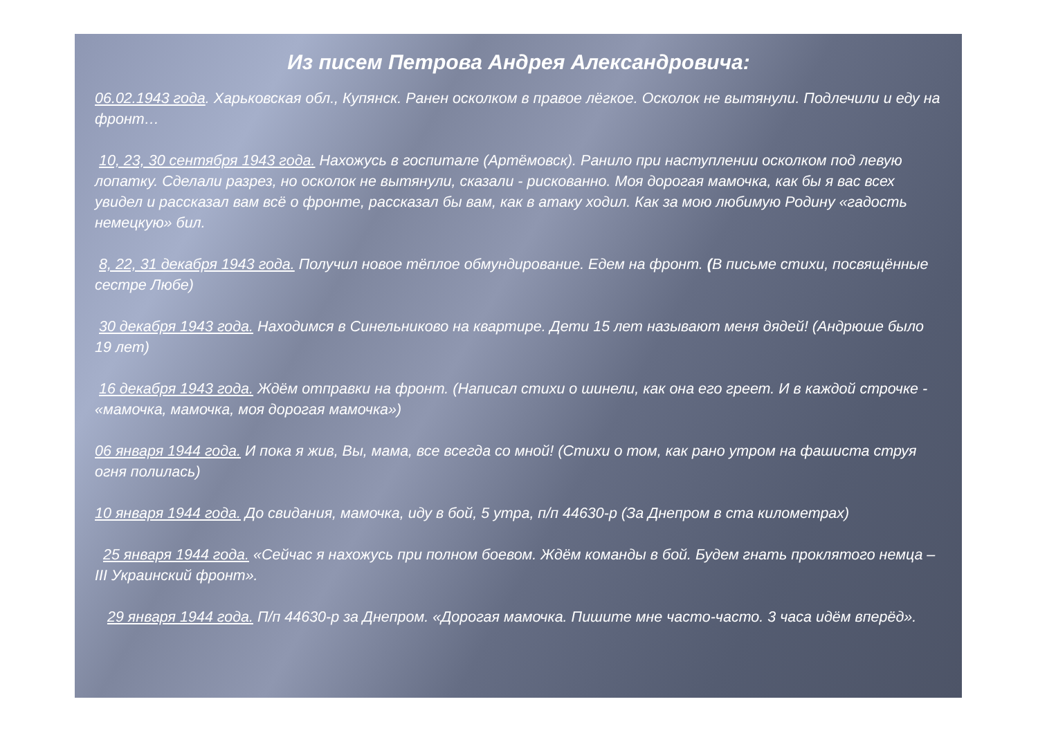Из писем Петрова Андрея Александровича:
06.02.1943 года. Харьковская обл., Купянск. Ранен осколком в правое лёгкое. Осколок не вытянули. Подлечили и еду на фронт…
10, 23, 30 сентября 1943 года. Нахожусь в госпитале (Артёмовск). Ранило при наступлении осколком под левую лопатку. Сделали разрез, но осколок не вытянули, сказали - рискованно. Моя дорогая мамочка, как бы я вас всех увидел и рассказал вам всё о фронте, рассказал бы вам, как в атаку ходил. Как за мою любимую Родину «гадость немецкую» бил.
8, 22, 31 декабря 1943 года. Получил новое тёплое обмундирование. Едем на фронт. (В письме стихи, посвящённые сестре Любе)
30 декабря 1943 года. Находимся в Синельниково на квартире. Дети 15 лет называют меня дядей! (Андрюше было 19 лет)
16 декабря 1943 года. Ждём отправки на фронт. (Написал стихи о шинели, как она его греет. И в каждой строчке - «мамочка, мамочка, моя дорогая мамочка»)
06 января 1944 года. И пока я жив, Вы, мама, все всегда со мной! (Стихи о том, как рано утром на фашиста струя огня полилась)
10 января 1944 года. До свидания, мамочка, иду в бой, 5 утра, п/п 44630-р (За Днепром в ста километрах)
25 января 1944 года. «Сейчас я нахожусь при полном боевом. Ждём команды в бой. Будем гнать проклятого немца – III Украинский фронт».
29 января 1944 года. П/п 44630-р за Днепром. «Дорогая мамочка. Пишите мне часто-часто. 3 часа идём вперёд».